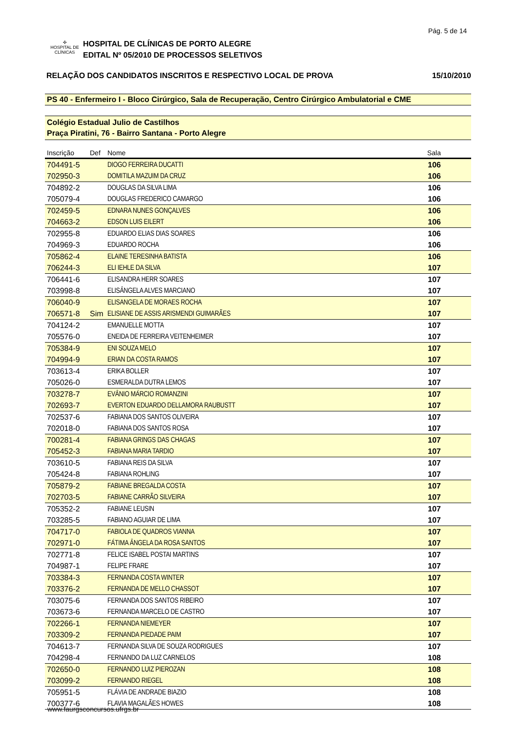Pág. 5 de 14
✣
HOSPITAL DE CLÍNICAS
HOSPITAL DE CLÍNICAS DE PORTO ALEGRE
EDITAL Nº 05/2010 DE PROCESSOS SELETIVOS
RELAÇÃO DOS CANDIDATOS INSCRITOS E RESPECTIVO LOCAL DE PROVA 15/10/2010
PS 40 - Enfermeiro I - Bloco Cirúrgico, Sala de Recuperação, Centro Cirúrgico Ambulatorial e CME
Colégio Estadual Julio de Castilhos
Praça Piratini, 76 - Bairro Santana - Porto Alegre
| Inscrição | Def | Nome | Sala |
| --- | --- | --- | --- |
| 704491-5 | | DIOGO FERREIRA DUCATTI | 106 |
| 702950-3 | | DOMITILA MAZUIM DA CRUZ | 106 |
| 704892-2 | | DOUGLAS DA SILVA LIMA | 106 |
| 705079-4 | | DOUGLAS FREDERICO CAMARGO | 106 |
| 702459-5 | | EDNARA NUNES GONÇALVES | 106 |
| 704663-2 | | EDSON LUIS EILERT | 106 |
| 702955-8 | | EDUARDO ELIAS DIAS SOARES | 106 |
| 704969-3 | | EDUARDO ROCHA | 106 |
| 705862-4 | | ELAINE TERESINHA BATISTA | 106 |
| 706244-3 | | ELI IEHLE DA SILVA | 107 |
| 706441-6 | | ELISANDRA HERR SOARES | 107 |
| 703998-8 | | ELISÂNGELA ALVES MARCIANO | 107 |
| 706040-9 | | ELISANGELA DE MORAES ROCHA | 107 |
| 706571-8 | Sim | ELISIANE DE ASSIS ARISMENDI GUIMARÃES | 107 |
| 704124-2 | | EMANUELLE MOTTA | 107 |
| 705576-0 | | ENEIDA DE FERREIRA VEITENHEIMER | 107 |
| 705384-9 | | ENI SOUZA MELO | 107 |
| 704994-9 | | ERIAN DA COSTA RAMOS | 107 |
| 703613-4 | | ERIKA BOLLER | 107 |
| 705026-0 | | ESMERALDA DUTRA LEMOS | 107 |
| 703278-7 | | EVÂNIO MÁRCIO ROMANZINI | 107 |
| 702693-7 | | EVERTON EDUARDO DELLAMORA RAUBUSTT | 107 |
| 702537-6 | | FABIANA DOS SANTOS OLIVEIRA | 107 |
| 702018-0 | | FABIANA DOS SANTOS ROSA | 107 |
| 700281-4 | | FABIANA GRINGS DAS CHAGAS | 107 |
| 705452-3 | | FABIANA MARIA TARDIO | 107 |
| 703610-5 | | FABIANA REIS DA SILVA | 107 |
| 705424-8 | | FABIANA ROHLING | 107 |
| 705879-2 | | FABIANE BREGALDA COSTA | 107 |
| 702703-5 | | FABIANE CARRÃO SILVEIRA | 107 |
| 705352-2 | | FABIANE LEUSIN | 107 |
| 703285-5 | | FABIANO AGUIAR DE LIMA | 107 |
| 704717-0 | | FABIOLA DE QUADROS VIANNA | 107 |
| 702971-0 | | FÁTIMA ÂNGELA DA ROSA SANTOS | 107 |
| 702771-8 | | FELICE ISABEL POSTAI MARTINS | 107 |
| 704987-1 | | FELIPE FRARE | 107 |
| 703384-3 | | FERNANDA COSTA WINTER | 107 |
| 703376-2 | | FERNANDA DE MELLO CHASSOT | 107 |
| 703075-6 | | FERNANDA DOS SANTOS RIBEIRO | 107 |
| 703673-6 | | FERNANDA MARCELO DE CASTRO | 107 |
| 702266-1 | | FERNANDA NIEMEYER | 107 |
| 703309-2 | | FERNANDA PIEDADE PAIM | 107 |
| 704613-7 | | FERNANDA SILVA DE SOUZA RODRIGUES | 107 |
| 704298-4 | | FERNANDO DA LUZ CARNELOS | 108 |
| 702650-0 | | FERNANDO LUIZ PIEROZAN | 108 |
| 703099-2 | | FERNANDO RIEGEL | 108 |
| 705951-5 | | FLÁVIA DE ANDRADE BIAZIO | 108 |
| 700377-6 | | FLAVIA MAGALÃES HOWES | 108 |
www.faurgsconcursos.ufrgs.br